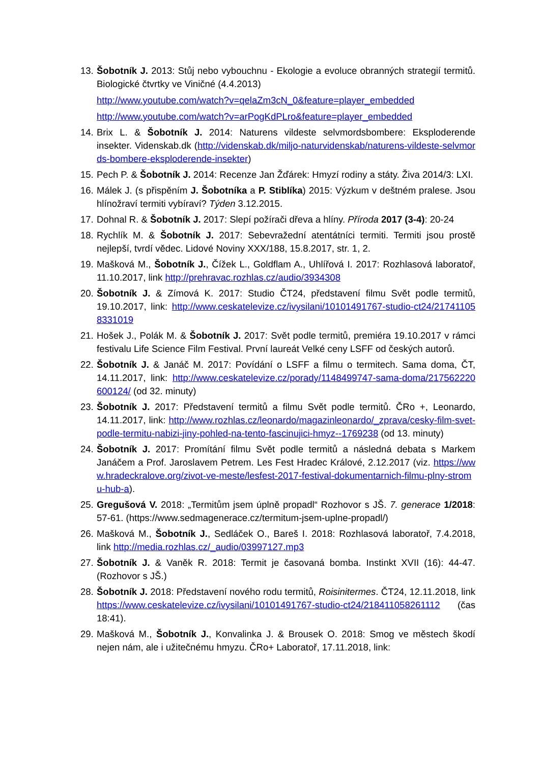13.
Šobotník J. 2013: Stůj nebo vybouchnu - Ekologie a evoluce obranných strategií termitů. Biologické čtvrtky ve Viničné (4.4.2013)
http://www.youtube.com/watch?v=qelaZm3cN_0&feature=player_embedded
http://www.youtube.com/watch?v=arPogKdPLro&feature=player_embedded
14.
Brix L. & Šobotník J. 2014: Naturens vildeste selvmordsbombere: Eksploderende insekter. Videnskab.dk (http://videnskab.dk/miljo-naturvidenskab/naturens-vildeste-selvmords-bombere-eksploderende-insekter)
15.
Pech P. & Šobotník J. 2014: Recenze Jan Žďárek: Hmyzí rodiny a státy. Živa 2014/3: LXI.
16.
Málek J. (s přispěním J. Šobotníka a P. Stiblíka) 2015: Výzkum v deštném pralese. Jsou hlínožraví termiti vybíraví? Týden 3.12.2015.
17.
Dohnal R. & Šobotník J. 2017: Slepí požírači dřeva a hlíny. Příroda 2017 (3-4): 20-24
18.
Rychlík M. & Šobotník J. 2017: Sebevražední atentátníci termiti. Termiti jsou prostě nejlepší, tvrdí vědec. Lidové Noviny XXX/188, 15.8.2017, str. 1, 2.
19.
Mašková M., Šobotník J., Čížek L., Goldflam A., Uhlířová I. 2017: Rozhlasová laboratoř, 11.10.2017, link http://prehravac.rozhlas.cz/audio/3934308
20.
Šobotník J. & Zímová K. 2017: Studio ČT24, představení filmu Svět podle termitů, 19.10.2017, link: http://www.ceskatelevize.cz/ivysilani/10101491767-studio-ct24/217411058331019
21.
Hošek J., Polák M. & Šobotník J. 2017: Svět podle termitů, premiéra 19.10.2017 v rámci festivalu Life Science Film Festival. První laureát Velké ceny LSFF od českých autorů.
22.
Šobotník J. & Janáč M. 2017: Povídání o LSFF a filmu o termitech. Sama doma, ČT, 14.11.2017, link: http://www.ceskatelevize.cz/porady/1148499747-sama-doma/217562220600124/ (od 32. minuty)
23.
Šobotník J. 2017: Představení termitů a filmu Svět podle termitů. ČRo +, Leonardo, 14.11.2017, link: http://www.rozhlas.cz/leonardo/magazinleonardo/_zprava/cesky-film-svet-podle-termitu-nabizi-jiny-pohled-na-tento-fascinujici-hmyz--1769238 (od 13. minuty)
24.
Šobotník J. 2017: Promítání filmu Svět podle termitů a následná debata s Markem Janáčem a Prof. Jaroslavem Petrem. Les Fest Hradec Králové, 2.12.2017 (viz. https://www.hradeckralove.org/zivot-ve-meste/lesfest-2017-festival-dokumentarnich-filmu-plny-stromu-hub-a).
25.
Gregušová V. 2018: „Termitům jsem úplně propadl“ Rozhovor s JŠ. 7. generace 1/2018: 57-61. (https://www.sedmagenerace.cz/termitum-jsem-uplne-propadl/)
26.
Mašková M., Šobotník J., Sedláček O., Bareš I. 2018: Rozhlasová laboratoř, 7.4.2018, link http://media.rozhlas.cz/_audio/03997127.mp3
27.
Šobotník J. & Vaněk R. 2018: Termit je časovaná bomba. Instinkt XVII (16): 44-47. (Rozhovor s JŠ.)
28.
Šobotník J. 2018: Představení nového rodu termitů, Roisinitermes. ČT24, 12.11.2018, link https://www.ceskatelevize.cz/ivysilani/10101491767-studio-ct24/218411058261112 (čas 18:41).
29.
Mašková M., Šobotník J., Konvalinka J. & Brousek O. 2018: Smog ve městech škodí nejen nám, ale i užitečnému hmyzu. ČRo+ Laboratoř, 17.11.2018, link: